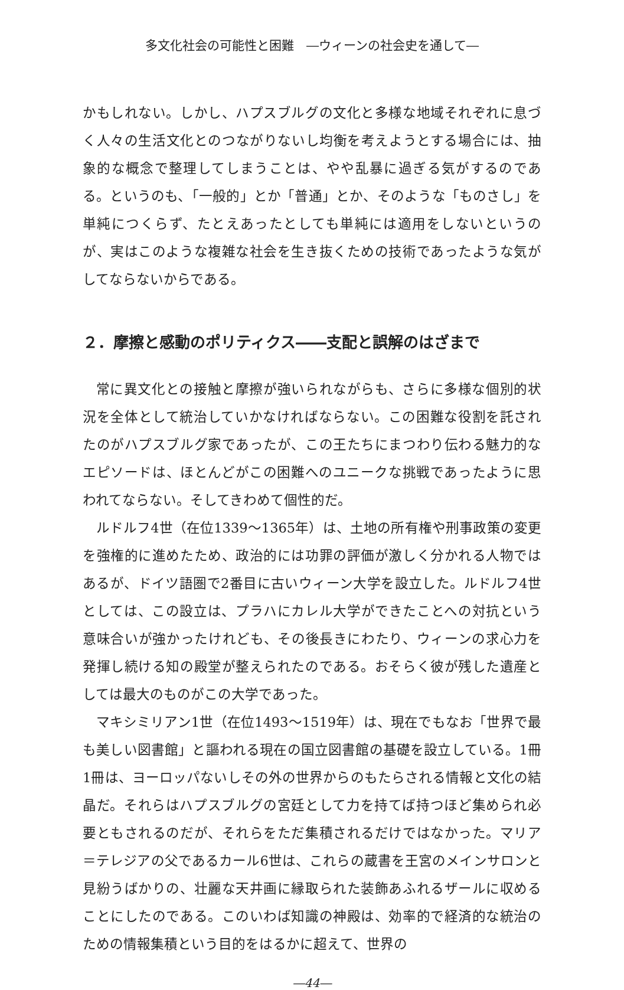多文化社会の可能性と困難　―ウィーンの社会史を通して―
かもしれない。しかし、ハプスブルグの文化と多様な地域それぞれに息づく人々の生活文化とのつながりないし均衡を考えようとする場合には、抽象的な概念で整理してしまうことは、やや乱暴に過ぎる気がするのである。というのも、「一般的」とか「普通」とか、そのような「ものさし」を単純につくらず、たとえあったとしても単純には適用をしないというのが、実はこのような複雑な社会を生き抜くための技術であったような気がしてならないからである。
２．摩擦と感動のポリティクス――支配と誤解のはざまで
常に異文化との接触と摩擦が強いられながらも、さらに多様な個別的状況を全体として統治していかなければならない。この困難な役割を託されたのがハプスブルグ家であったが、この王たちにまつわり伝わる魅力的なエピソードは、ほとんどがこの困難へのユニークな挑戦であったように思われてならない。そしてきわめて個性的だ。
ルドルフ4世（在位1339～1365年）は、土地の所有権や刑事政策の変更を強権的に進めたため、政治的には功罪の評価が激しく分かれる人物ではあるが、ドイツ語圏で2番目に古いウィーン大学を設立した。ルドルフ4世としては、この設立は、プラハにカレル大学ができたことへの対抗という意味合いが強かったけれども、その後長きにわたり、ウィーンの求心力を発揮し続ける知の殿堂が整えられたのである。おそらく彼が残した遺産としては最大のものがこの大学であった。
マキシミリアン1世（在位1493～1519年）は、現在でもなお「世界で最も美しい図書館」と謳われる現在の国立図書館の基礎を設立している。1冊1冊は、ヨーロッパないしその外の世界からのもたらされる情報と文化の結晶だ。それらはハプスブルグの宮廷として力を持てば持つほど集められ必要ともされるのだが、それらをただ集積されるだけではなかった。マリア＝テレジアの父であるカール6世は、これらの蔵書を王宮のメインサロンと見紛うばかりの、壮麗な天井画に縁取られた装飾あふれるザールに収めることにしたのである。このいわば知識の神殿は、効率的で経済的な統治のための情報集積という目的をはるかに超えて、世界の
―44―